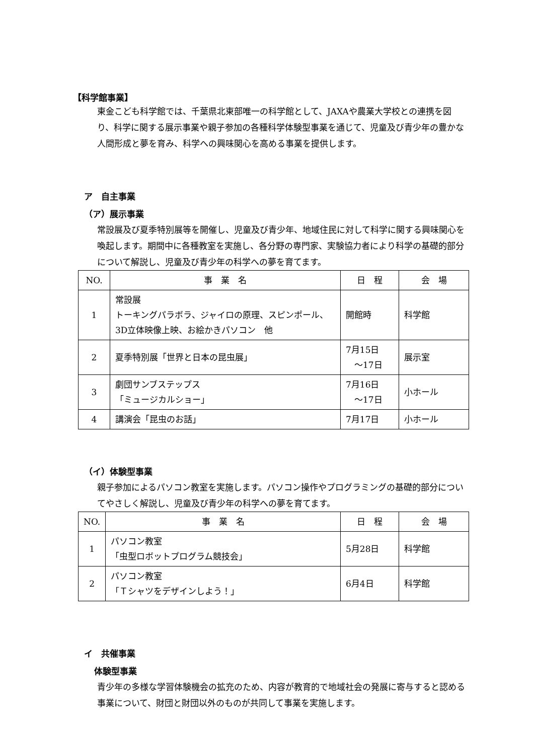【科学館事業】
東金こども科学館では、千葉県北東部唯一の科学館として、JAXAや農業大学校との連携を図り、科学に関する展示事業や親子参加の各種科学体験型事業を通じて、児童及び青少年の豊かな人間形成と夢を育み、科学への興味関心を高める事業を提供します。
ア　自主事業
（ア）展示事業
常設展及び夏季特別展等を開催し、児童及び青少年、地域住民に対して科学に関する興味関心を喚起します。期間中に各種教室を実施し、各分野の専門家、実験協力者により科学の基礎的部分について解説し、児童及び青少年の科学への夢を育てます。
| NO. | 事 業 名 | 日 程 | 会 場 |
| --- | --- | --- | --- |
| 1 | 常設展 トーキングパラボラ、ジャイロの原理、スピンポール、 3D立体映像上映、お絵かきパソコン 他 | 開館時 | 科学館 |
| 2 | 夏季特別展「世界と日本の昆虫展」 | 7月15日 ～17日 | 展示室 |
| 3 | 劇団サンブステップス 「ミュージカルショー」 | 7月16日 ～17日 | 小ホール |
| 4 | 講演会「昆虫のお話」 | 7月17日 | 小ホール |
（イ）体験型事業
親子参加によるパソコン教室を実施します。パソコン操作やプログラミングの基礎的部分についてやさしく解説し、児童及び青少年の科学への夢を育てます。
| NO. | 事 業 名 | 日 程 | 会 場 |
| --- | --- | --- | --- |
| 1 | パソコン教室 「虫型ロボットプログラム競技会」 | 5月28日 | 科学館 |
| 2 | パソコン教室 「Ｔシャツをデザインしよう！」 | 6月4日 | 科学館 |
イ　共催事業
体験型事業
青少年の多様な学習体験機会の拡充のため、内容が教育的で地域社会の発展に寄与すると認める事業について、財団と財団以外のものが共同して事業を実施します。